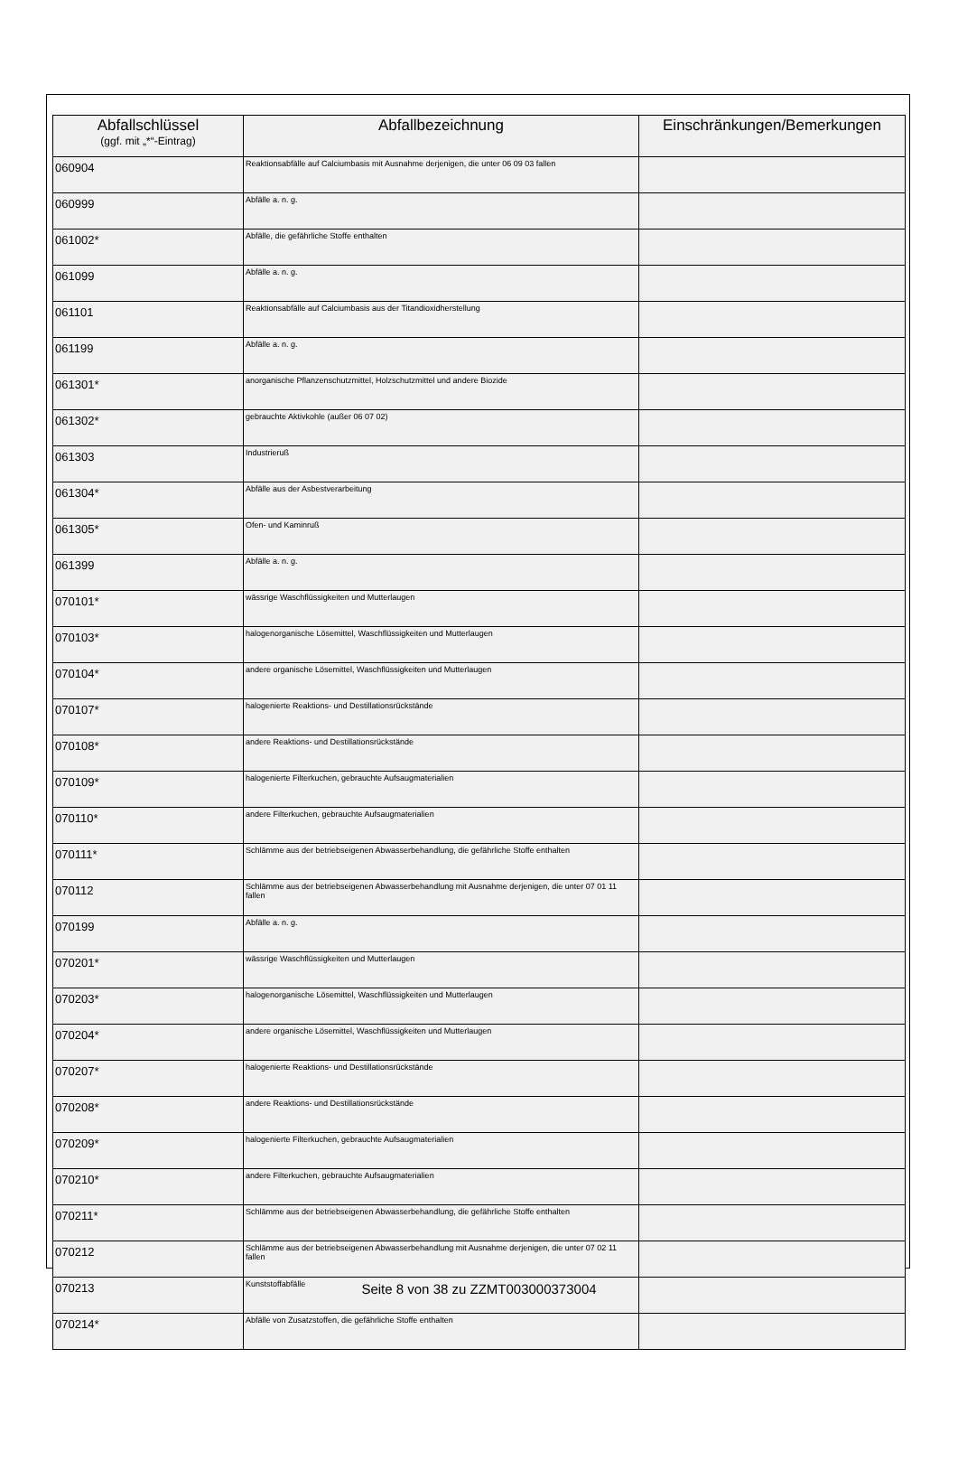| Abfallschlüssel (ggf. mit „*“-Eintrag) | Abfallbezeichnung | Einschränkungen/Bemerkungen |
| --- | --- | --- |
| 060904 | Reaktionsabfälle auf Calciumbasis mit Ausnahme derjenigen, die unter 06 09 03 fallen | |
| 060999 | Abfälle a. n. g. | |
| 061002* | Abfälle, die gefährliche Stoffe enthalten | |
| 061099 | Abfälle a. n. g. | |
| 061101 | Reaktionsabfälle auf Calciumbasis aus der Titandioxidherstellung | |
| 061199 | Abfälle a. n. g. | |
| 061301* | anorganische Pflanzenschutzmittel, Holzschutzmittel und andere Biozide | |
| 061302* | gebrauchte Aktivkohle (außer 06 07 02) | |
| 061303 | Industrieruß | |
| 061304* | Abfälle aus der Asbestverarbeitung | |
| 061305* | Ofen- und Kaminruß | |
| 061399 | Abfälle a. n. g. | |
| 070101* | wässrige Waschflüssigkeiten und Mutterlaugen | |
| 070103* | halogenorganische Lösemittel, Waschflüssigkeiten und Mutterlaugen | |
| 070104* | andere organische Lösemittel, Waschflüssigkeiten und Mutterlaugen | |
| 070107* | halogenierte Reaktions- und Destillationsrückstände | |
| 070108* | andere Reaktions- und Destillationsrückstände | |
| 070109* | halogenierte Filterkuchen, gebrauchte Aufsaugmaterialien | |
| 070110* | andere Filterkuchen, gebrauchte Aufsaugmaterialien | |
| 070111* | Schlämme aus der betriebseigenen Abwasserbehandlung, die gefährliche Stoffe enthalten | |
| 070112 | Schlämme aus der betriebseigenen Abwasserbehandlung mit Ausnahme derjenigen, die unter 07 01 11 fallen | |
| 070199 | Abfälle a. n. g. | |
| 070201* | wässrige Waschflüssigkeiten und Mutterlaugen | |
| 070203* | halogenorganische Lösemittel, Waschflüssigkeiten und Mutterlaugen | |
| 070204* | andere organische Lösemittel, Waschflüssigkeiten und Mutterlaugen | |
| 070207* | halogenierte Reaktions- und Destillationsrückstände | |
| 070208* | andere Reaktions- und Destillationsrückstände | |
| 070209* | halogenierte Filterkuchen, gebrauchte Aufsaugmaterialien | |
| 070210* | andere Filterkuchen, gebrauchte Aufsaugmaterialien | |
| 070211* | Schlämme aus der betriebseigenen Abwasserbehandlung, die gefährliche Stoffe enthalten | |
| 070212 | Schlämme aus der betriebseigenen Abwasserbehandlung mit Ausnahme derjenigen, die unter 07 02 11 fallen | |
| 070213 | Kunststoffabfälle | |
| 070214* | Abfälle von Zusatzstoffen, die gefährliche Stoffe enthalten | |
Seite 8 von 38 zu ZZMT003000373004